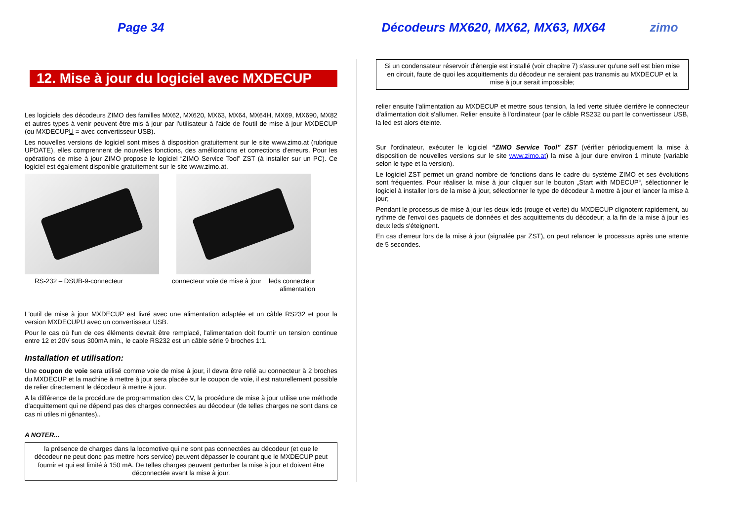Page 34 Décodeurs MX620, MX62, MX63, MX64 zimo
12. Mise à jour du logiciel avec MXDECUP
Les logiciels des décodeurs ZIMO des familles MX62, MX620, MX63, MX64, MX64H, MX69, MX690, MX82 et autres types à venir peuvent être mis à jour par l'utilisateur à l'aide de l'outil de mise à jour MXDECUP (ou MXDECUPU = avec convertisseur USB).
Les nouvelles versions de logiciel sont mises à disposition gratuitement sur le site www.zimo.at (rubrique UPDATE), elles comprennent de nouvelles fonctions, des améliorations et corrections d'erreurs. Pour les opérations de mise à jour ZIMO propose le logiciel “ZIMO Service Tool” ZST (à installer sur un PC). Ce logiciel est également disponible gratuitement sur le site www.zimo.at.
RS-232 – DSUB-9-connecteur connecteur voie de mise à jour leds connecteur
alimentation
L'outil de mise à jour MXDECUP est livré avec une alimentation adaptée et un câble RS232 et pour la version MXDECUPU avec un convertisseur USB.
Pour le cas où l'un de ces éléments devrait être remplacé, l'alimentation doit fournir un tension continue entre 12 et 20V sous 300mA min., le cable RS232 est un câble série 9 broches 1:1.
Installation et utilisation:
Une coupon de voie sera utilisé comme voie de mise à jour, il devra être relié au connecteur à 2 broches du MXDECUP et la machine à mettre à jour sera placée sur le coupon de voie, il est naturellement possible de relier directement le décodeur à mettre à jour.
A la différence de la procédure de programmation des CV, la procédure de mise à jour utilise une méthode d'acquittement qui ne dépend pas des charges connectées au décodeur (de telles charges ne sont dans ce cas ni utiles ni gênantes)..
A NOTER...
la présence de charges dans la locomotive qui ne sont pas connectées au décodeur (et que le décodeur ne peut donc pas mettre hors service) peuvent dépasser le courant que le MXDECUP peut fournir et qui est limité à 150 mA. De telles charges peuvent perturber la mise à jour et doivent être déconnectée avant la mise à jour.
Si un condensateur réservoir d'énergie est installé (voir chapitre 7) s'assurer qu'une self est bien mise en circuit, faute de quoi les acquittements du décodeur ne seraient pas transmis au MXDECUP et la mise à jour serait impossible;
relier ensuite l'alimentation au MXDECUP et mettre sous tension, la led verte située derrière le connecteur d'alimentation doit s'allumer. Relier ensuite à l'ordinateur (par le câble RS232 ou part le convertisseur USB, la led est alors éteinte.
Sur l'ordinateur, exécuter le logiciel “ZIMO Service Tool” ZST (vérifier périodiquement la mise à disposition de nouvelles versions sur le site www.zimo.at) la mise à jour dure environ 1 minute (variable selon le type et la version).
Le logiciel ZST permet un grand nombre de fonctions dans le cadre du système ZIMO et ses évolutions sont fréquentes. Pour réaliser la mise à jour cliquer sur le bouton „Start with MDECUP“, sélectionner le logiciel à installer lors de la mise à jour, sélectionner le type de décodeur à mettre à jour et lancer la mise à jour;
Pendant le processus de mise à jour les deux leds (rouge et verte) du MXDECUP clignotent rapidement, au rythme de l'envoi des paquets de données et des acquittements du décodeur; a la fin de la mise à jour les deux leds s'éteignent.
En cas d'erreur lors de la mise à jour (signalée par ZST), on peut relancer le processus après une attente de 5 secondes.